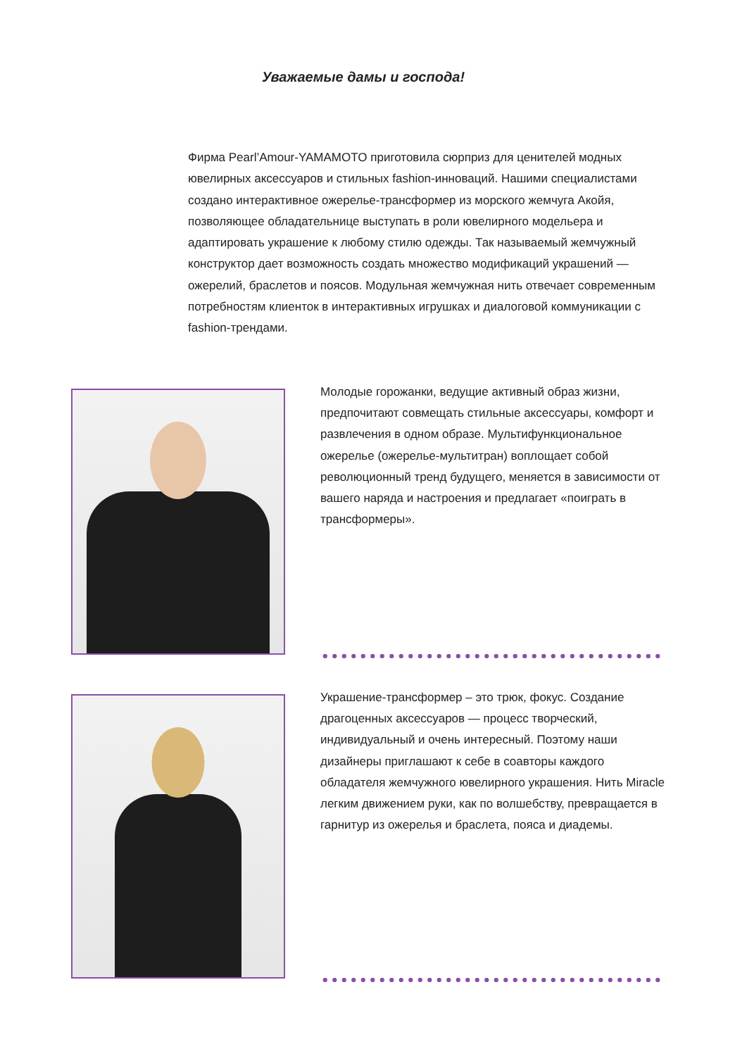Уважаемые дамы и господа!
Фирма Pearl’Amour-YAMAMOTO приготовила сюрприз для ценителей модных ювелирных аксессуаров и стильных fashion-инноваций. Нашими специалистами создано интерактивное ожерелье-трансформер из морского жемчуга Акойя, позволяющее обладательнице выступать в роли ювелирного модельера и адаптировать украшение к любому стилю одежды. Так называемый жемчужный конструктор дает возможность создать множество модификаций украшений — ожерелий, браслетов и поясов. Модульная жемчужная нить отвечает современным потребностям клиенток в интерактивных игрушках и диалоговой коммуникации с fashion-трендами.
Молодые горожанки, ведущие активный образ жизни, предпочитают совмещать стильные аксессуары, комфорт и развлечения в одном образе. Мультифункциональное ожерелье (ожерелье-мультитран) воплощает собой революционный тренд будущего, меняется в зависимости от вашего наряда и настроения и предлагает «поиграть в трансформеры».
Украшение-трансформер – это трюк, фокус. Создание драгоценных аксессуаров — процесс творческий, индивидуальный и очень интересный. Поэтому наши дизайнеры приглашают к себе в соавторы каждого обладателя жемчужного ювелирного украшения. Нить Miracle легким движением руки, как по волшебству, превращается в гарнитур из ожерелья и браслета, пояса и диадемы.